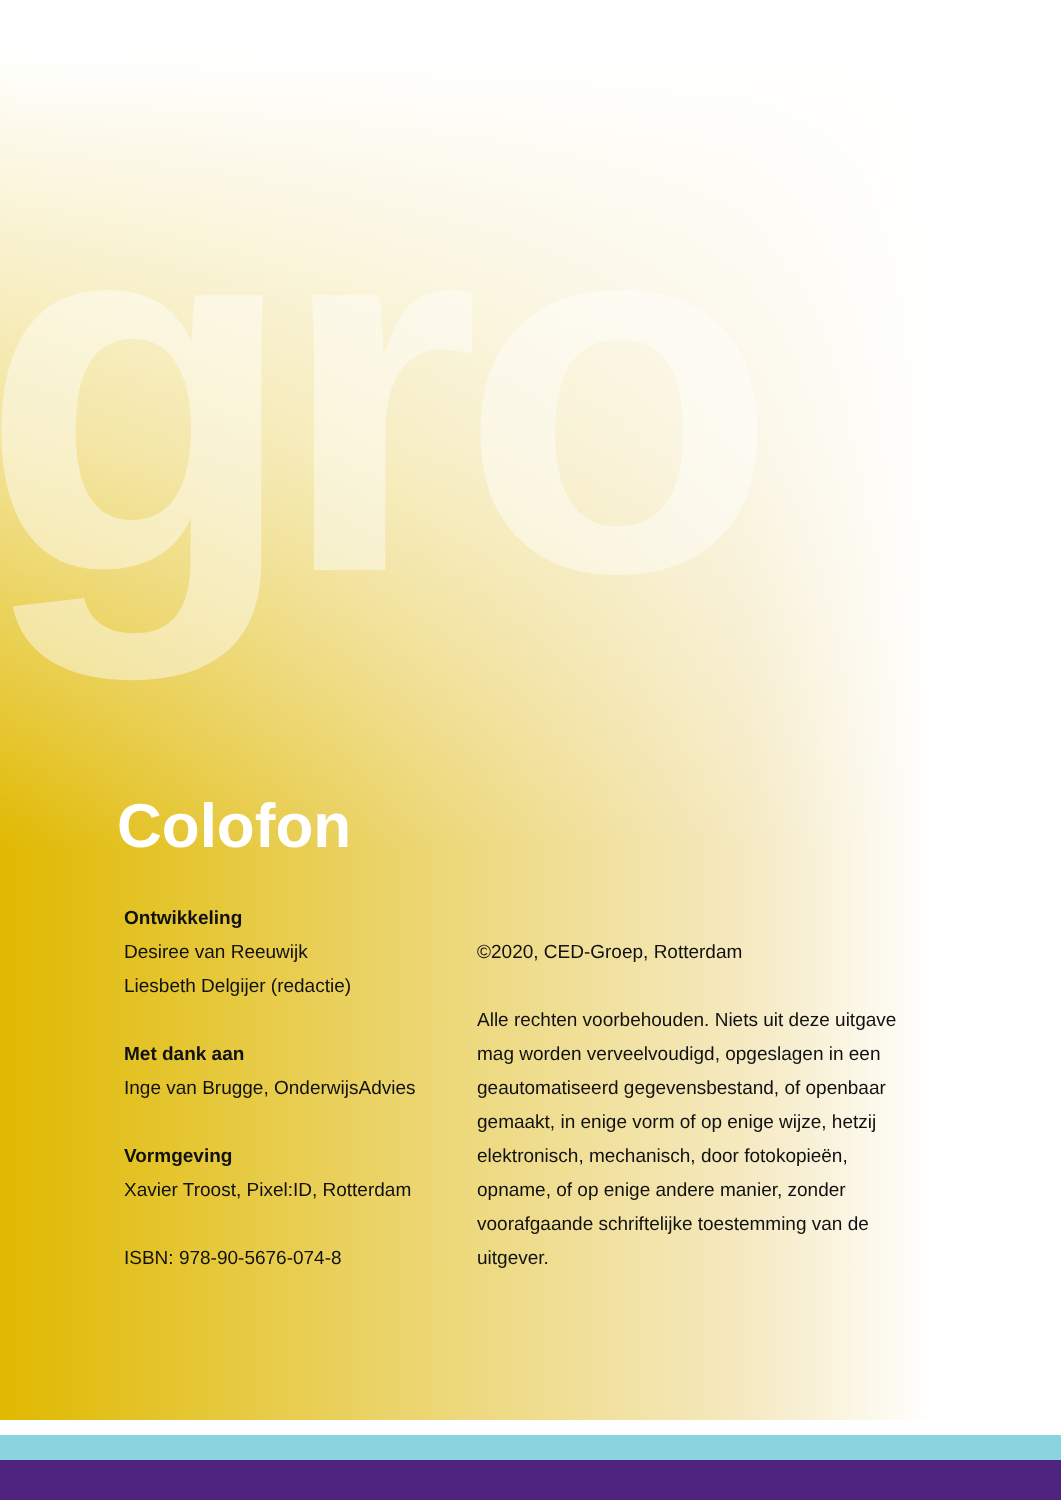gro
Colofon
Ontwikkeling
Desiree van Reeuwijk
Liesbeth Delgijer (redactie)
Met dank aan
Inge van Brugge, OnderwijsAdvies
Vormgeving
Xavier Troost, Pixel:ID, Rotterdam
ISBN: 978-90-5676-074-8
©2020, CED-Groep, Rotterdam
Alle rechten voorbehouden. Niets uit deze uitgave mag worden verveelvoudigd, opgeslagen in een geautomatiseerd gegevensbestand, of openbaar gemaakt, in enige vorm of op enige wijze, hetzij elektronisch, mechanisch, door fotokopieën, opname, of op enige andere manier, zonder voorafgaande schriftelijke toestemming van de uitgever.